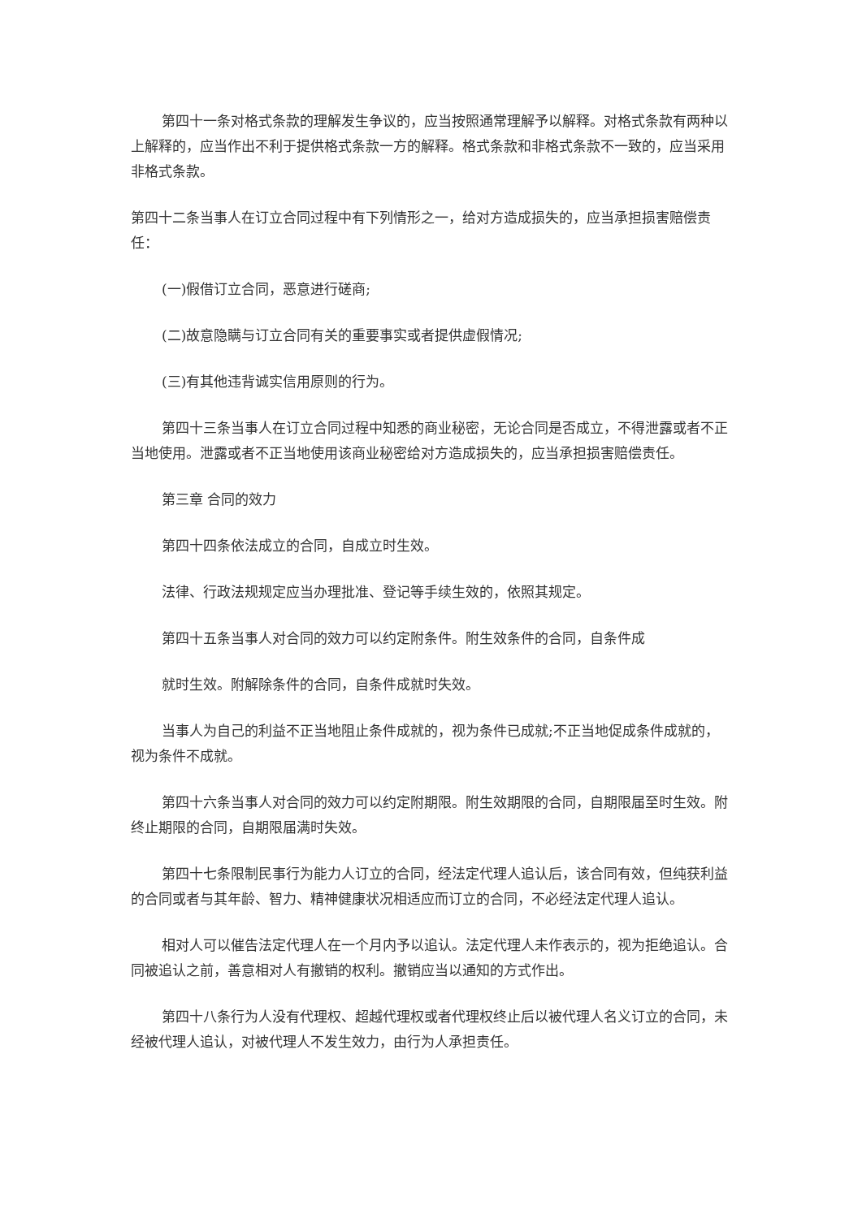第四十一条对格式条款的理解发生争议的，应当按照通常理解予以解释。对格式条款有两种以上解释的，应当作出不利于提供格式条款一方的解释。格式条款和非格式条款不一致的，应当采用非格式条款。
第四十二条当事人在订立合同过程中有下列情形之一，给对方造成损失的，应当承担损害赔偿责任：
(一)假借订立合同，恶意进行磋商;
(二)故意隐瞒与订立合同有关的重要事实或者提供虚假情况;
(三)有其他违背诚实信用原则的行为。
第四十三条当事人在订立合同过程中知悉的商业秘密，无论合同是否成立，不得泄露或者不正当地使用。泄露或者不正当地使用该商业秘密给对方造成损失的，应当承担损害赔偿责任。
第三章 合同的效力
第四十四条依法成立的合同，自成立时生效。
法律、行政法规规定应当办理批准、登记等手续生效的，依照其规定。
第四十五条当事人对合同的效力可以约定附条件。附生效条件的合同，自条件成
就时生效。附解除条件的合同，自条件成就时失效。
当事人为自己的利益不正当地阻止条件成就的，视为条件已成就;不正当地促成条件成就的，视为条件不成就。
第四十六条当事人对合同的效力可以约定附期限。附生效期限的合同，自期限届至时生效。附终止期限的合同，自期限届满时失效。
第四十七条限制民事行为能力人订立的合同，经法定代理人追认后，该合同有效，但纯获利益的合同或者与其年龄、智力、精神健康状况相适应而订立的合同，不必经法定代理人追认。
相对人可以催告法定代理人在一个月内予以追认。法定代理人未作表示的，视为拒绝追认。合同被追认之前，善意相对人有撤销的权利。撤销应当以通知的方式作出。
第四十八条行为人没有代理权、超越代理权或者代理权终止后以被代理人名义订立的合同，未经被代理人追认，对被代理人不发生效力，由行为人承担责任。